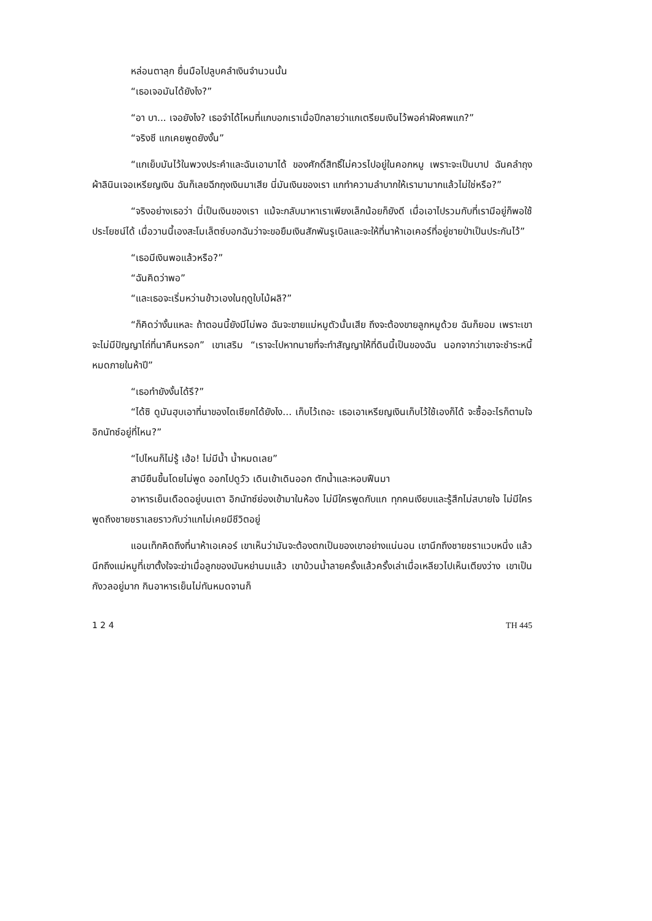หล่อนตาลุก ยื่นมือไปลูบคลำเงินจำนวนนั้น
“เธอเจอมันได้ยังไง?”
“อา บา... เจอยังไง? เธอจำได้ไหมที่แกบอกเราเมื่อปีกลายว่าแกเตรียมเงินไว้พอค่าฝังศพแก?”
“จริงซี แกเคยพูดยังงั้น”
“แกเย็บมันไว้ในพวงประคำและฉันเอามาได้ ของศักดิ์สิทธิ์ไม่ควรไปอยู่ในคอกหมู เพราะจะเป็นบาป ฉันคลำถุงผ้าลินินเจอเหรียญเงิน ฉันก็เลยฉีกถุงเงินมาเสีย นี่มันเงินของเรา แกทำความลำบากให้เรามามากแล้วไม่ใช่หรือ?”
“จริงอย่างเธอว่า นี่เป็นเงินของเรา แม้จะกลับมาหาเราเพียงเล็กน้อยก็ยังดี เมื่อเอาไปรวมกับที่เรามีอยู่ก็พอใช้ประโยชน์ได้ เมื่อวานนี้เองสะโมเล็ตซ์บอกฉันว่าจะขอยืมเงินสักพันรูเบิลและจะให้ที่นาห้าเอเคอร์ที่อยู่ชายป่าเป็นประกันไว้”
“เธอมีเงินพอแล้วหรือ?”
“ฉันคิดว่าพอ”
“และเธอจะเริ่มหว่านข้าวเองในฤดูใบไม้ผลิ?”
“ก็คิดว่างั้นแหละ ถ้าตอนนี้ยังมีไม่พอ ฉันจะขายแม่หมูตัวนั้นเสีย ถึงจะต้องขายลูกหมูด้วย ฉันก็ยอม เพราะเขาจะไม่มีปัญญาไถ่ที่นาคืนหรอก” เขาเสริม “เราจะไปหาทนายที่จะทำสัญญาให้ที่ดินนี้เป็นของฉัน นอกจากว่าเขาจะชำระหนี้หมดภายในห้าปี”
“เธอทำยังงั้นได้รึ?”
“ได้ซิ ดูมันฮุบเอาที่นาของไดเซียกได้ยังไง... เก็บไว้เถอะ เธอเอาเหรียญเงินเก็บไว้ใช้เองก็ได้ จะซื้ออะไรก็ตามใจ อิกนัทซ์อยู่ที่ไหน?”
“ไปไหนก็ไม่รู้ เฮ้อ! ไม่มีน้ำ น้ำหมดเลย”
สามียืนขึ้นโดยไม่พูด ออกไปดูวัว เดินเข้าเดินออก ตักน้ำและหอบฟืนมา
อาหารเย็นเดือดอยู่บนเตา อิกนัทซ์ย่องเข้ามาในห้อง ไม่มีใครพูดกับแก ทุกคนเงียบและรู้สึกไม่สบายใจ ไม่มีใครพูดถึงชายชราเลยราวกับว่าแกไม่เคยมีชีวิตอยู่
แอนเท็กคิดถึงที่นาห้าเอเคอร์ เขาเห็นว่ามันจะต้องตกเป็นของเขาอย่างแน่นอน เขานึกถึงชายชราแวบหนึ่ง แล้วนึกถึงแม่หมูที่เขาตั้งใจจะฆ่าเมื่อลูกของมันหย่านมแล้ว เขาบ้วนน้ำลายครั้งแล้วครั้งเล่าเมื่อเหลียวไปเห็นเตียงว่าง เขาเป็นกังวลอยู่มาก กินอาหารเย็นไม่ทันหมดจานก็
1 2 4 TH 445